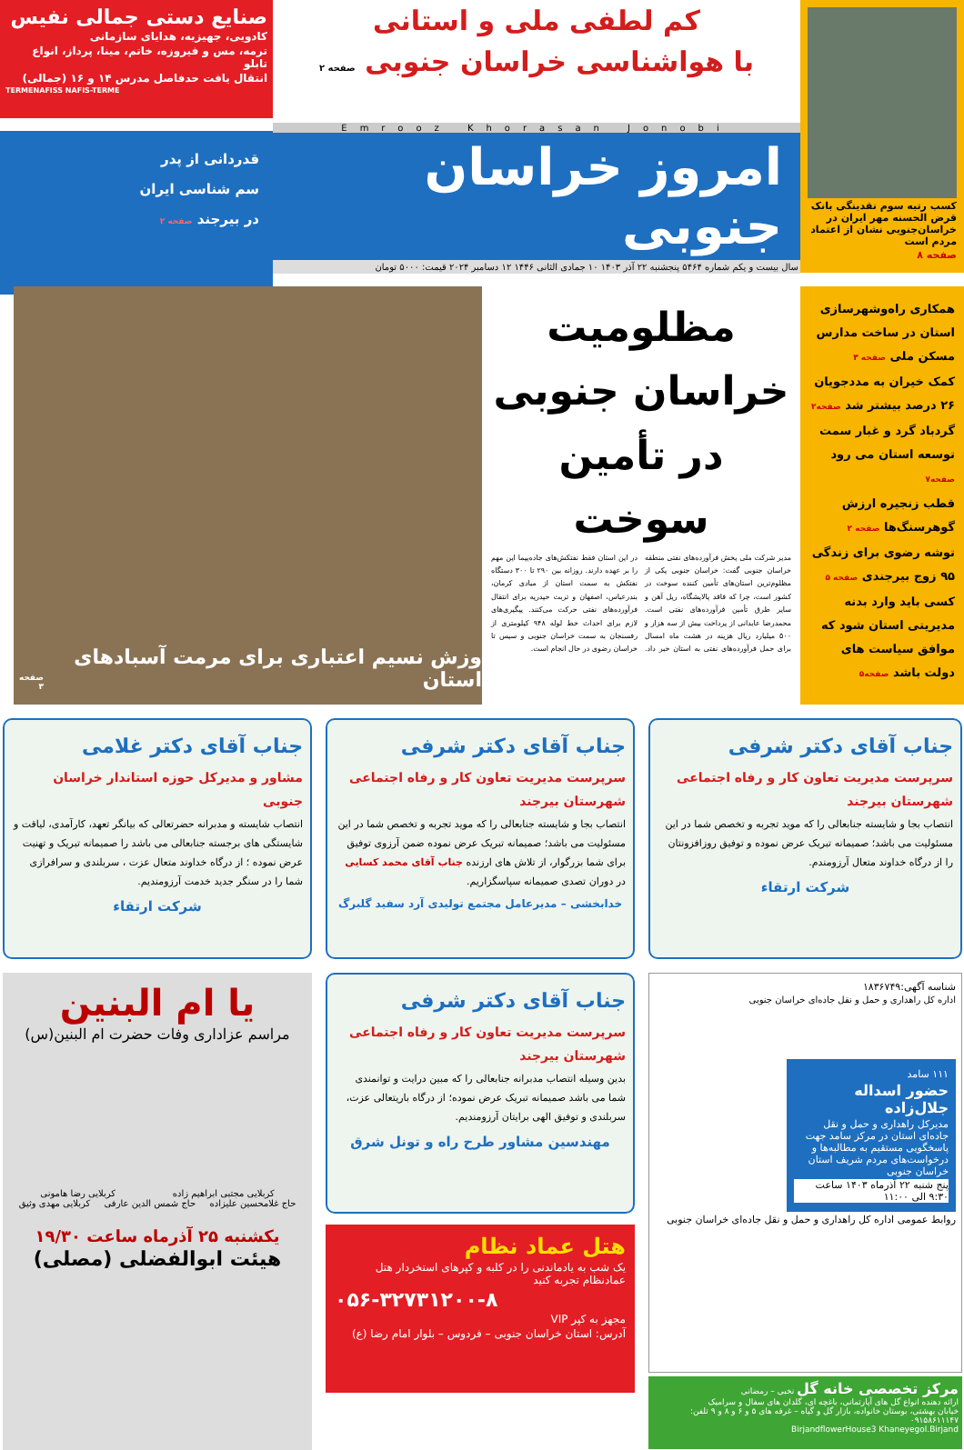کسب رتبه سوم نقدینگی بانک قرض الحسنه مهر ایران در خراسان‌جنوبی نشان از اعتماد مردم است
صفحه ۸
کم لطفی ملی و استانی
با هواشناسی خراسان جنوبی صفحه ۲
Emrooz Khorasan Jonobi
امروز خراسان جنوبی
سال بیست و یکم شماره ۵۴۶۴ پنجشنبه ۲۲ آذر ۱۴۰۳ ۱۰ جمادی الثانی ۱۴۴۶ ۱۲ دسامبر ۲۰۲۴ قیمت: ۵۰۰۰ تومان
صنایع دستی جمالی نفیس
کادویی، جهیزیه، هدایای سازمانی
ترمه، مس و فیروزه، خاتم، مینا، پرداز، انواع تابلو
انتقال یافت حدفاصل مدرس ۱۴ و ۱۶ (جمالی)
TERMENAFISS NAFIS-TERME
قدردانی از پدر
سم شناسی ایران
در بیرجند صفحه ۲
همکاری راه‌وشهرسازی استان در ساخت مدارس مسکن ملی صفحه ۳
کمک خیران به مددجویان ۲۶ درصد بیشتر شد صفحه۲
گردباد گرد و غبار سمت توسعه استان می رود صفحه۷
قطب زنجیره ارزش گوهرسنگ‌ها صفحه ۲
توشه رضوی برای زندگی ۹۵ زوج بیرجندی صفحه ۵
کسی باید وارد بدنه مدیریتی استان شود که موافق سیاست های دولت باشد صفحه۵
مظلومیت
خراسان جنوبی
در تأمین سوخت
مدیر شرکت ملی پخش فرآورده‌های نفتی منطقه خراسان جنوبی گفت: خراسان جنوبی یکی از مظلوم‌ترین استان‌های تأمین کننده سوخت در کشور است، چرا که فاقد پالایشگاه، ریل آهن و سایر طرق تأمین فرآورده‌های نفتی است. محمدرضا عابدانی از پرداخت بیش از سه هزار و ۵۰۰ میلیارد ریال هزینه در هشت ماه امسال برای حمل فرآورده‌های نفتی به استان خبر داد. در این استان فقط نفتکش‌های جاده‌پیما این مهم را بر عهده دارند. روزانه بین ۲۹۰ تا ۳۰۰ دستگاه نفتکش به سمت استان از مبادی کرمان، بندرعباس، اصفهان و تربت حیدریه برای انتقال فرآورده‌های نفتی حرکت می‌کنند. پیگیری‌های لازم برای احداث خط لوله ۹۴۸ کیلومتری از رفسنجان به سمت خراسان جنوبی و سپس تا خراسان رضوی در حال انجام است.
وزش نسیم اعتباری برای مرمت آسبادهای استان صفحه ۳
جناب آقای دکتر شرفی
سرپرست مدیریت تعاون کار و رفاه اجتماعی شهرستان بیرجند
انتصاب بجا و شایسته جنابعالی را که موید تجربه و تخصص شما در این مسئولیت می باشد؛ صمیمانه تبریک عرض نموده و توفیق روزافزونتان را از درگاه خداوند متعال آرزومندم.
شرکت ارتقاء
جناب آقای دکتر شرفی
سرپرست مدیریت تعاون کار و رفاه اجتماعی شهرستان بیرجند
انتصاب بجا و شایسته جنابعالی را که موید تجربه و تخصص شما در این مسئولیت می باشد؛ صمیمانه تبریک عرض نموده ضمن آرزوی توفیق برای شما بزرگوار، از تلاش های ارزنده جناب آقای محمد کسایی در دوران تصدی صمیمانه سپاسگزاریم.
خدابخشی – مدیرعامل مجتمع تولیدی آرد سفید گلبرگ
جناب آقای دکتر غلامی
مشاور و مدیرکل حوزه استاندار خراسان جنوبی
انتصاب شایسته و مدبرانه حضرتعالی که بیانگر تعهد، کارآمدی، لیاقت و شایستگی های برجسته جنابعالی می باشد را صمیمانه تبریک و تهنیت عرض نموده ؛ از درگاه خداوند متعال عزت ، سربلندی و سرافرازی شما را در سنگر جدید خدمت آرزومندیم.
شرکت ارتقاء
شناسه آگهی:۱۸۳۶۷۴۹
اداره کل راهداری و حمل و نقل جاده‌ای خراسان جنوبی
۱۱۱ سامد
حضور اسداله جلال‌زاده
مدیرکل راهداری و حمل و نقل جاده‌ای استان در مرکز سامد جهت پاسخگویی مستقیم به مطالبه‌ها و درخواست‌های مردم شریف استان خراسان جنوبی
پنج شنبه ۲۲ آذرماه ۱۴۰۳ ساعت ۹:۳۰ الی ۱۱:۰۰
روابط عمومی اداره کل راهداری و حمل و نقل جاده‌ای خراسان جنوبی
مرکز تخصصی خانه گل نخبی – رمضانی
ارائه دهنده انواع گل های آپارتمانی، باغچه ای، گلدان های سفال و سرامیک
خیابان بهشتی، بوستان خانواده، بازار گل و گیاه – غرفه های ۵ و ۶ و ۸ و ۹ تلفن: ۰۹۱۵۸۶۱۱۱۴۷
BirjandflowerHouse3 Khaneyegol.Birjand
جناب آقای دکتر شرفی
سرپرست مدیریت تعاون کار و رفاه اجتماعی شهرستان بیرجند
بدین وسیله انتصاب مدبرانه جنابعالی را که مبین درایت و توانمندی شما می باشد صمیمانه تبریک عرض نموده؛ از درگاه باریتعالی عزت، سربلندی و توفیق الهی برایتان آرزومندیم.
مهندسین مشاور طرح راه و تونل شرق
هتل عماد نظام
یک شب به یادماندنی را در کلبه و کپرهای استخردار هتل عمادنظام تجربه کنید
۰۵۶-۳۲۷۳۱۲۰۰-۸
مجهز به کپر VIP
آدرس: استان خراسان جنوبی – فردوس – بلوار امام رضا (ع)
یا ام البنین
مراسم عزاداری وفات حضرت ام البنین(س)
کربلایی مجتبی ابراهیم زاده کربلایی رضا هامونی
حاج غلامحسین علیزاده حاج شمس الدین عارفی کربلایی مهدی وثیق
یکشنبه ۲۵ آذرماه ساعت ۱۹/۳۰
هیئت ابوالفضلی (مصلی)